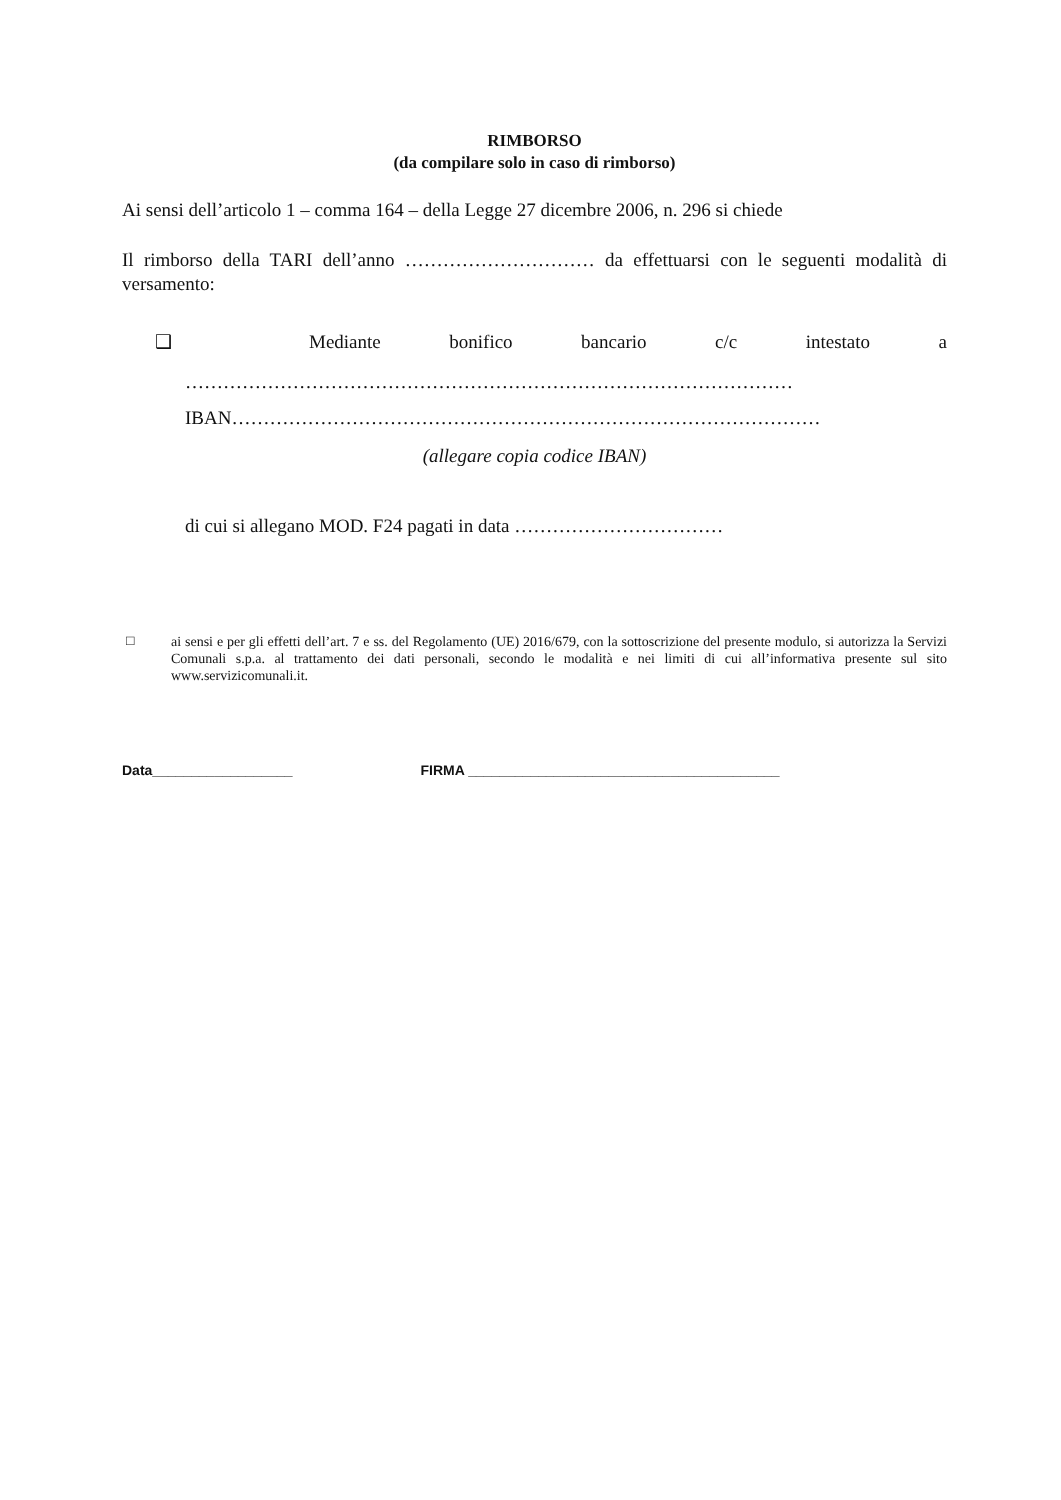RIMBORSO
(da compilare solo in caso di rimborso)
Ai sensi dell’articolo 1 – comma 164 – della Legge 27 dicembre 2006, n. 296 si chiede
Il rimborso della TARI dell’anno ………………………… da effettuarsi con le seguenti modalità di versamento:
❑ Mediante bonifico bancario c/c intestato a
……………………………………………………………………………………
IBAN…………………………………………………………………………………
(allegare copia codice IBAN)
di cui si allegano MOD. F24 pagati in data ……………………………
□
ai sensi e per gli effetti dell’art. 7 e ss. del Regolamento (UE) 2016/679, con la sottoscrizione del presente modulo, si autorizza la Servizi Comunali s.p.a. al trattamento dei dati personali, secondo le modalità e nei limiti di cui all’informativa presente sul sito www.servizicomunali.it.
Data__________________ FIRMA ________________________________________